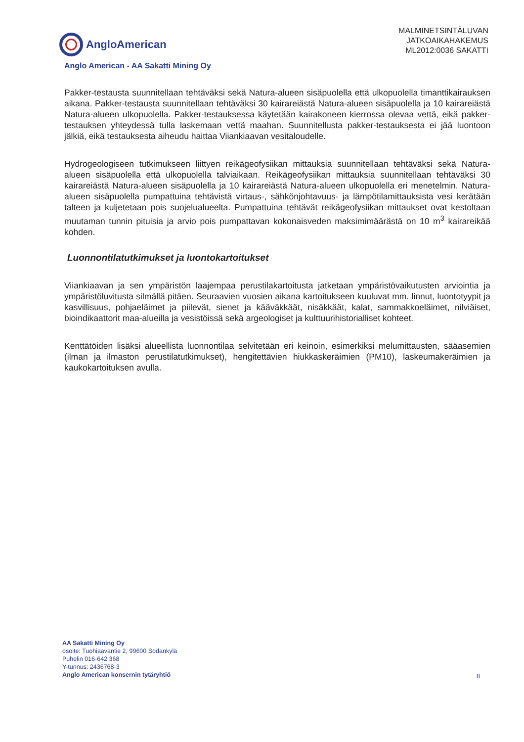AngloAmerican
MALMINETSINTÄLUVAN
JATKOAIKAHAKEMUS
ML2012:0036 SAKATTI
Anglo American - AA Sakatti Mining Oy
Pakker-testausta suunnitellaan tehtäväksi sekä Natura-alueen sisäpuolella että ulkopuolella timanttikairauksen aikana. Pakker-testausta suunnitellaan tehtäväksi 30 kairareiästä Natura-alueen sisäpuolella ja 10 kairareiästä Natura-alueen ulkopuolella. Pakker-testauksessa käytetään kairakoneen kierrossa olevaa vettä, eikä pakker-testauksen yhteydessä tulla laskemaan vettä maahan. Suunnitellusta pakker-testauksesta ei jää luontoon jälkiä, eikä testauksesta aiheudu haittaa Viiankiaavan vesitaloudelle.
Hydrogeologiseen tutkimukseen liittyen reikägeofysiikan mittauksia suunnitellaan tehtäväksi sekä Natura-alueen sisäpuolella että ulkopuolella talviaikaan. Reikägeofysiikan mittauksia suunnitellaan tehtäväksi 30 kairareiästä Natura-alueen sisäpuolella ja 10 kairareiästä Natura-alueen ulkopuolella eri menetelmin. Natura-alueen sisäpuolella pumpattuina tehtävistä virtaus-, sähkönjohtavuus- ja lämpötilamittauksista vesi kerätään talteen ja kuljetetaan pois suojelualueelta. Pumpattuina tehtävät reikägeofysiikan mittaukset ovat kestoltaan muutaman tunnin pituisia ja arvio pois pumpattavan kokonaisveden maksimimäärästä on 10 m<sup>3</sup> kairareikää kohden.
Luonnontilatutkimukset ja luontokartoitukset
Viiankiaavan ja sen ympäristön laajempaa perustilakartoitusta jatketaan ympäristövaikutusten arviointia ja ympäristöluvitusta silmällä pitäen. Seuraavien vuosien aikana kartoitukseen kuuluvat mm. linnut, luontotyypit ja kasvillisuus, pohjaeläimet ja piilevät, sienet ja kääväkkäät, nisäkkäät, kalat, sammakkoeläimet, nilviäiset, bioindikaattorit maa-alueilla ja vesistöissä sekä argeologiset ja kulttuurihistorialliset kohteet.
Kenttätöiden lisäksi alueellista luonnontilaa selvitetään eri keinoin, esimerkiksi melumittausten, sääasemien (ilman ja ilmaston perustilatutkimukset), hengitettävien hiukkaskeräimien (PM10), laskeumakeräimien ja kaukokartoituksen avulla.
AA Sakatti Mining Oy
osoite: Tuohiaavantie 2, 99600 Sodankylä
Puhelin 016-642 368
Y-tunnus: 2436768-3
Anglo American konsernin tytäryhtiö
8